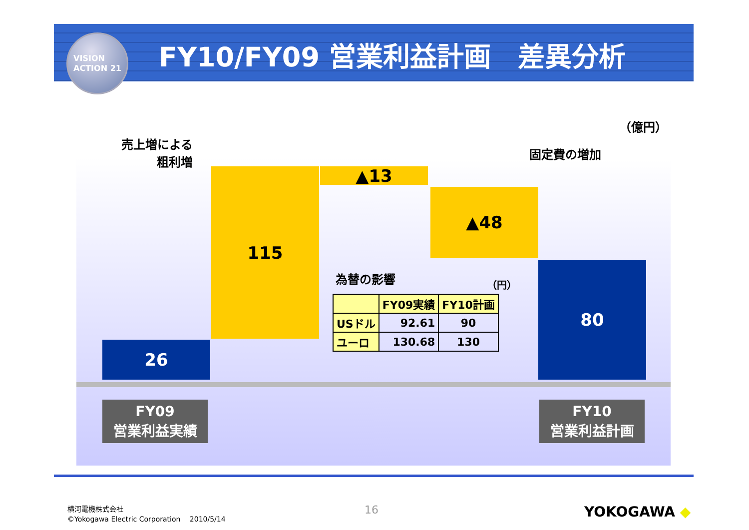VISION
ACTION 21
FY10/FY09 営業利益計画　差異分析
（億円）
売上増による
粗利増
固定費の増加
26
115 ▲13
▲48
80
FY09
営業利益実績
FY10
営業利益計画
為替の影響 （円）
| | FY09実績 | FY10計画 |
| --- | --- | --- |
| USドル | 92.61 | 90 |
| ユーロ | 130.68 | 130 |
横河電機株式会社
©Yokogawa Electric Corporation　 2010/5/14
16 YOKOGAWA ◆